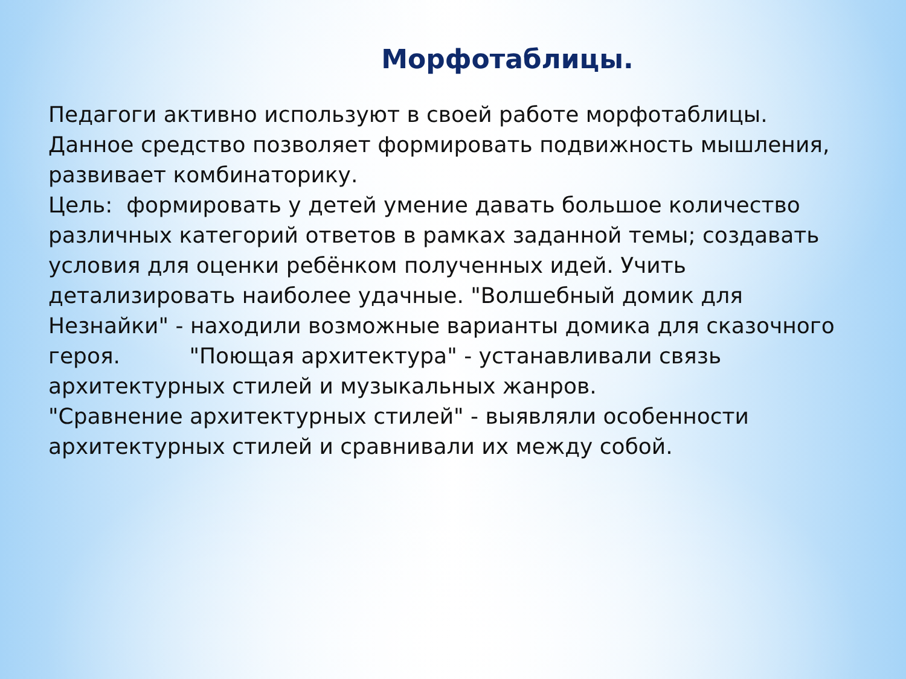Морфотаблицы.
Педагоги активно используют в своей работе морфотаблицы.
Данное средство позволяет формировать подвижность мышления, развивает комбинаторику.
Цель: формировать у детей умение давать большое количество различных категорий ответов в рамках заданной темы; создавать условия для оценки ребёнком полученных идей. Учить детализировать наиболее удачные. "Волшебный домик для Незнайки" - находили возможные варианты домика для сказочного героя. "Поющая архитектура" - устанавливали связь архитектурных стилей и музыкальных жанров.
"Сравнение архитектурных стилей" - выявляли особенности архитектурных стилей и сравнивали их между собой.